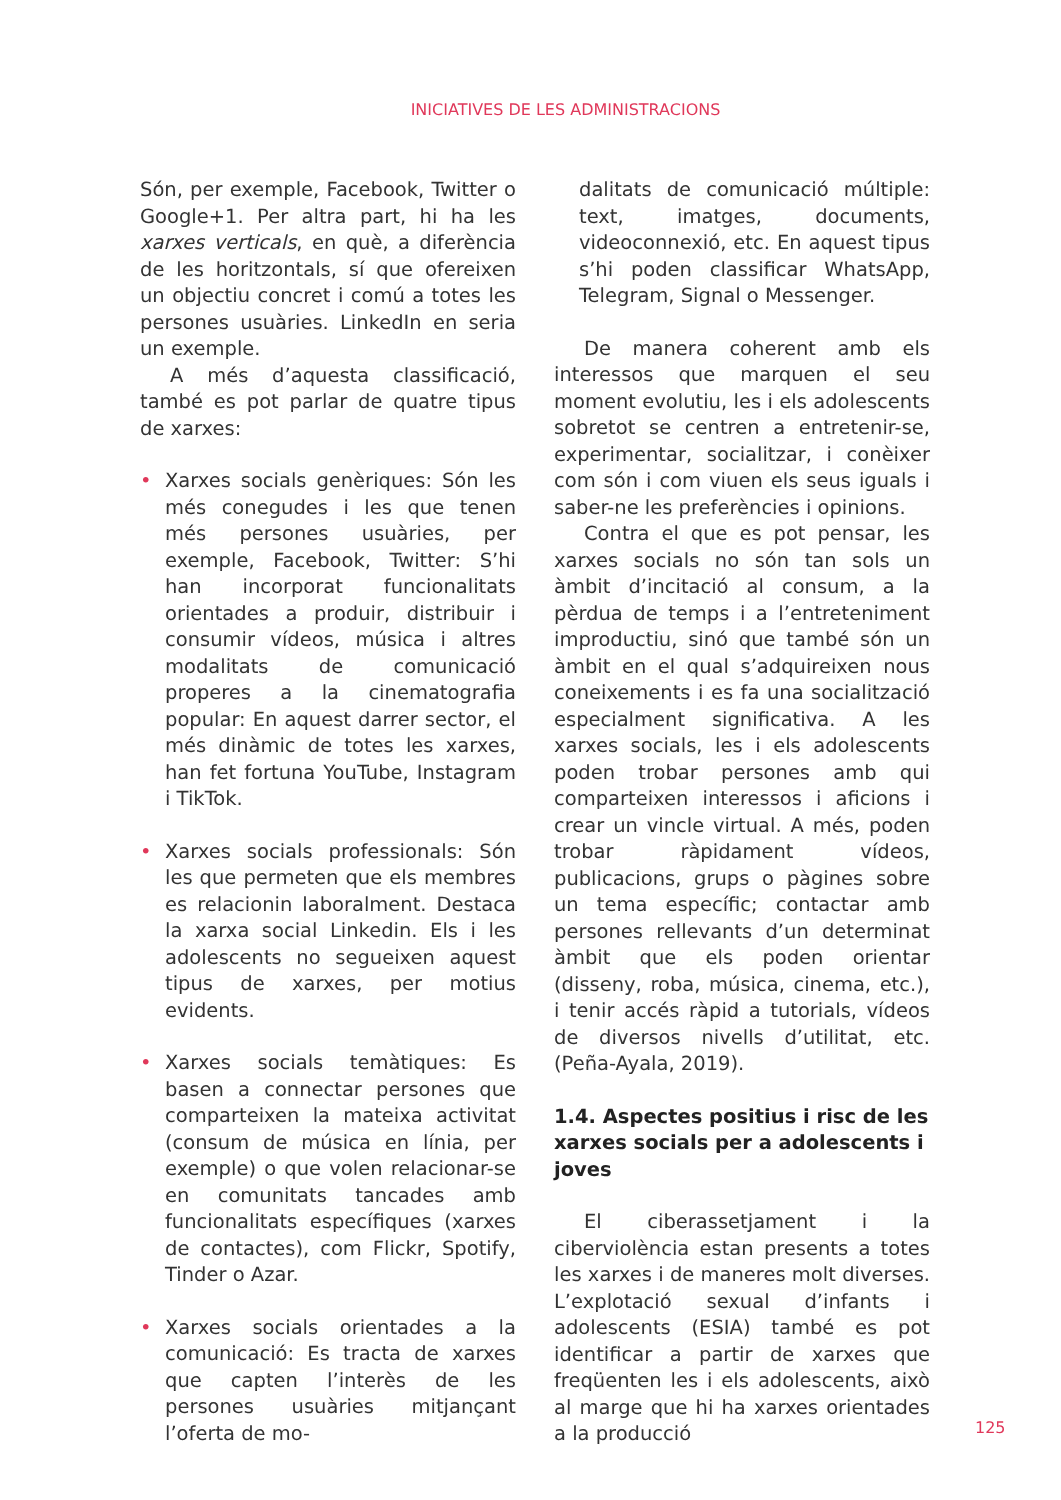INICIATIVES DE LES ADMINISTRACIONS
Són, per exemple, Facebook, Twitter o Google+1. Per altra part, hi ha les xarxes verticals, en què, a diferència de les horitzontals, sí que ofereixen un objectiu concret i comú a totes les persones usuàries. LinkedIn en seria un exemple.
A més d’aquesta classificació, també es pot parlar de quatre tipus de xarxes:
• Xarxes socials genèriques: Són les més conegudes i les que tenen més persones usuàries, per exemple, Facebook, Twitter: S’hi han incorporat funcionalitats orientades a produir, distribuir i consumir vídeos, música i altres modalitats de comunicació properes a la cinematografia popular: En aquest darrer sector, el més dinàmic de totes les xarxes, han fet fortuna YouTube, Instagram i TikTok.
• Xarxes socials professionals: Són les que permeten que els membres es relacionin laboralment. Destaca la xarxa social Linkedin. Els i les adolescents no segueixen aquest tipus de xarxes, per motius evidents.
• Xarxes socials temàtiques: Es basen a connectar persones que comparteixen la mateixa activitat (consum de música en línia, per exemple) o que volen relacionar-se en comunitats tancades amb funcionalitats específiques (xarxes de contactes), com Flickr, Spotify, Tinder o Azar.
• Xarxes socials orientades a la comunicació: Es tracta de xarxes que capten l’interès de les persones usuàries mitjançant l’oferta de mo-
dalitats de comunicació múltiple: text, imatges, documents, videoconnexió, etc. En aquest tipus s’hi poden classificar WhatsApp, Telegram, Signal o Messenger.
De manera coherent amb els interessos que marquen el seu moment evolutiu, les i els adolescents sobretot se centren a entretenir-se, experimentar, socialitzar, i conèixer com són i com viuen els seus iguals i saber-ne les preferències i opinions.
Contra el que es pot pensar, les xarxes socials no són tan sols un àmbit d’incitació al consum, a la pèrdua de temps i a l’entreteniment improductiu, sinó que també són un àmbit en el qual s’adquireixen nous coneixements i es fa una socialització especialment significativa. A les xarxes socials, les i els adolescents poden trobar persones amb qui comparteixen interessos i aficions i crear un vincle virtual. A més, poden trobar ràpidament vídeos, publicacions, grups o pàgines sobre un tema específic; contactar amb persones rellevants d’un determinat àmbit que els poden orientar (disseny, roba, música, cinema, etc.), i tenir accés ràpid a tutorials, vídeos de diversos nivells d’utilitat, etc. (Peña-Ayala, 2019).
1.4. Aspectes positius i risc de les xarxes socials per a adolescents i joves
El ciberassetjament i la ciberviolència estan presents a totes les xarxes i de maneres molt diverses. L’explotació sexual d’infants i adolescents (ESIA) també es pot identificar a partir de xarxes que freqüenten les i els adolescents, això al marge que hi ha xarxes orientades a la producció
125